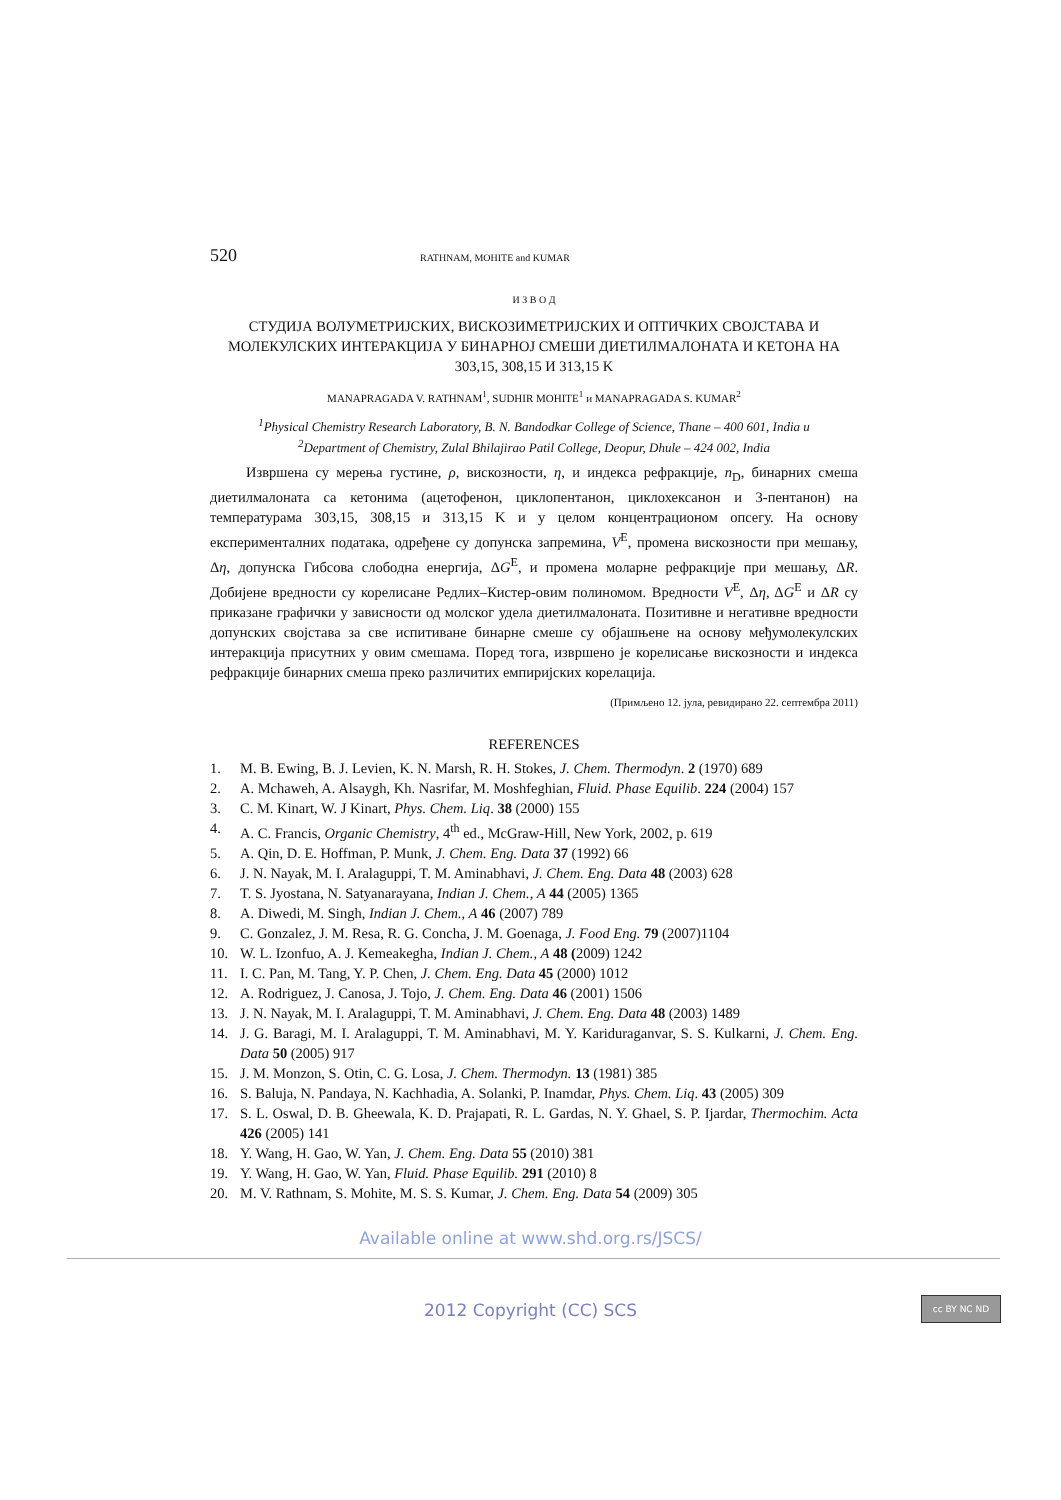520 RATHNAM, MOHITE and KUMAR
И З В О Д
СТУДИЈА ВОЛУМЕТРИЈСКИХ, ВИСКОЗИМЕТРИЈСКИХ И ОПТИЧКИХ СВОЈСТАВА И МОЛЕКУЛСКИХ ИНТЕРАКЦИЈА У БИНАРНОЈ СМЕШИ ДИЕТИЛМАЛОНАТА И КЕТОНА НА 303,15, 308,15 И 313,15 K
MANAPRAGADA V. RATHNAM<sup>1</sup>, SUDHIR MOHITE<sup>1</sup> и MANAPRAGADA S. KUMAR<sup>2</sup>
<sup>1</sup> Physical Chemistry Research Laboratory, B. N. Bandodkar College of Science, Thane – 400 601, India и
<sup>2</sup> Department of Chemistry, Zulal Bhilajirao Patil College, Deopur, Dhule – 424 002, India
Извршена су мерења густине, ρ, вискозности, η, и индекса рефракције, n<sub>D</sub>, бинарних смеша диетилмалоната са кетонима (ацетофенон, циклопентанон, циклохексанон и 3-пентанон) на температурама 303,15, 308,15 и 313,15 K и у целом концентрационом опсегу. На основу експерименталних података, одређене су допунска запремина, V<sup>E</sup>, промена вискозности при мешању, Δη, допунска Гибсова слободна енергија, ΔG<sup>E</sup>, и промена моларне рефракције при мешању, ΔR. Добијене вредности су корелисане Редлих–Кистер-овим полиномом. Вредности V<sup>E</sup>, Δη, ΔG<sup>E</sup> и ΔR су приказане графички у зависности од молског удела диетилмалоната. Позитивне и негативне вредности допунских својстава за све испитиване бинарне смеше су објашњене на основу међумолекулских интеракција присутних у овим смешама. Поред тога, извршено је корелисање вискозности и индекса рефракције бинарних смеша преко различитих емпиријских корелација.
(Примљено 12. јула, ревидирано 22. септембра 2011)
REFERENCES
1. M. B. Ewing, B. J. Levien, K. N. Marsh, R. H. Stokes, J. Chem. Thermodyn. 2 (1970) 689
2. A. Mchaweh, A. Alsaygh, Kh. Nasrifar, M. Moshfeghian, Fluid. Phase Equilib. 224 (2004) 157
3. C. M. Kinart, W. J Kinart, Phys. Chem. Liq. 38 (2000) 155
4. A. C. Francis, Organic Chemistry, 4<sup>th</sup> ed., McGraw-Hill, New York, 2002, p. 619
5. A. Qin, D. E. Hoffman, P. Munk, J. Chem. Eng. Data 37 (1992) 66
6. J. N. Nayak, M. I. Aralaguppi, T. M. Aminabhavi, J. Chem. Eng. Data 48 (2003) 628
7. T. S. Jyostana, N. Satyanarayana, Indian J. Chem., A 44 (2005) 1365
8. A. Diwedi, M. Singh, Indian J. Chem., A 46 (2007) 789
9. C. Gonzalez, J. M. Resa, R. G. Concha, J. M. Goenaga, J. Food Eng. 79 (2007)1104
10. W. L. Izonfuo, A. J. Kemeakegha, Indian J. Chem., A 48 (2009) 1242
11. I. C. Pan, M. Tang, Y. P. Chen, J. Chem. Eng. Data 45 (2000) 1012
12. A. Rodriguez, J. Canosa, J. Tojo, J. Chem. Eng. Data 46 (2001) 1506
13. J. N. Nayak, M. I. Aralaguppi, T. M. Aminabhavi, J. Chem. Eng. Data 48 (2003) 1489
14. J. G. Baragi, M. I. Aralaguppi, T. M. Aminabhavi, M. Y. Kariduraganvar, S. S. Kulkarni, J. Chem. Eng. Data 50 (2005) 917
15. J. M. Monzon, S. Otin, C. G. Losa, J. Chem. Thermodyn. 13 (1981) 385
16. S. Baluja, N. Pandaya, N. Kachhadia, A. Solanki, P. Inamdar, Phys. Chem. Liq. 43 (2005) 309
17. S. L. Oswal, D. B. Gheewala, K. D. Prajapati, R. L. Gardas, N. Y. Ghael, S. P. Ijardar, Thermochim. Acta 426 (2005) 141
18. Y. Wang, H. Gao, W. Yan, J. Chem. Eng. Data 55 (2010) 381
19. Y. Wang, H. Gao, W. Yan, Fluid. Phase Equilib. 291 (2010) 8
20. M. V. Rathnam, S. Mohite, M. S. S. Kumar, J. Chem. Eng. Data 54 (2009) 305
Available online at www.shd.org.rs/JSCS/
2012 Copyright (CC) SCS cc BY NC ND